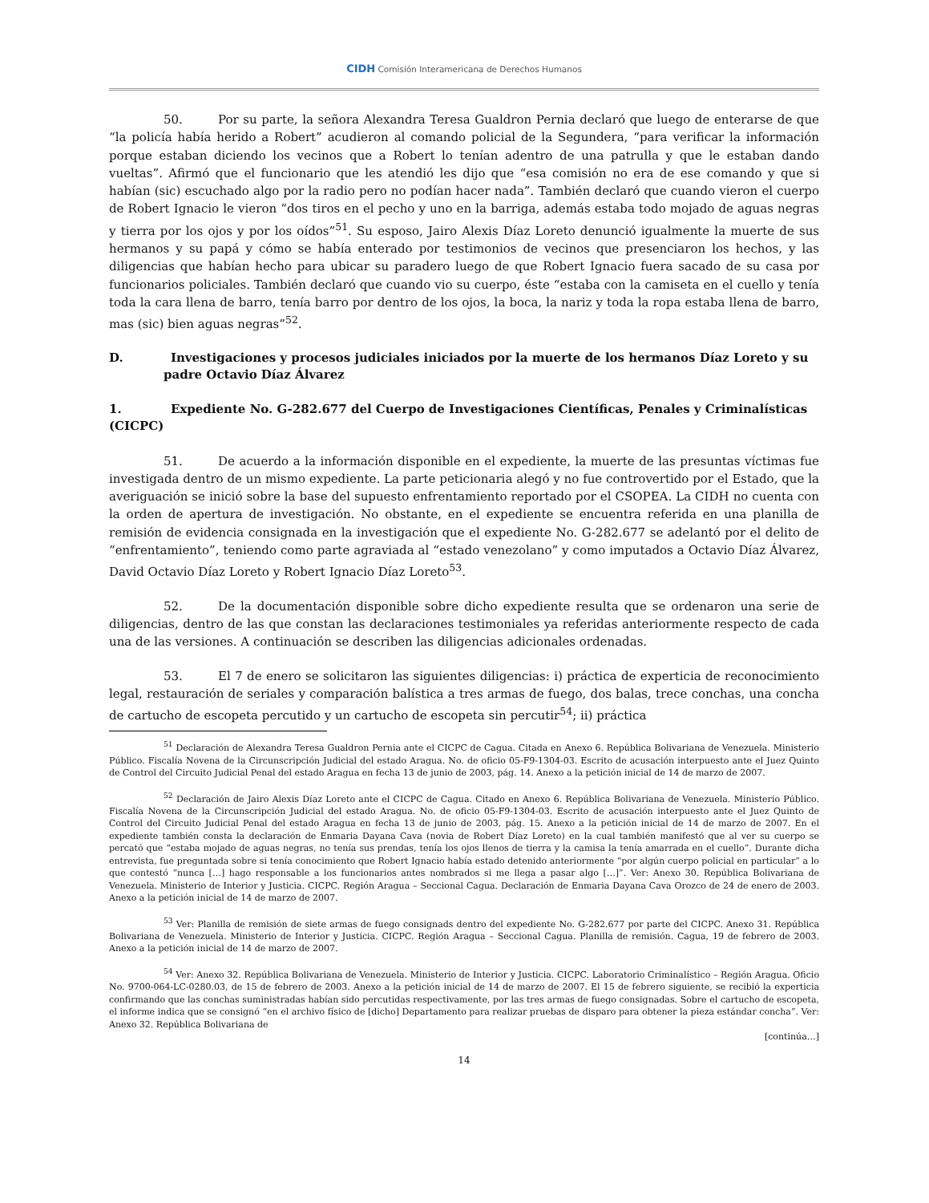CIDH Comisión Interamericana de Derechos Humanos
50. Por su parte, la señora Alexandra Teresa Gualdron Pernia declaró que luego de enterarse de que “la policía había herido a Robert” acudieron al comando policial de la Segundera, “para verificar la información porque estaban diciendo los vecinos que a Robert lo tenían adentro de una patrulla y que le estaban dando vueltas”. Afirmó que el funcionario que les atendió les dijo que “esa comisión no era de ese comando y que si habían (sic) escuchado algo por la radio pero no podían hacer nada”. También declaró que cuando vieron el cuerpo de Robert Ignacio le vieron “dos tiros en el pecho y uno en la barriga, además estaba todo mojado de aguas negras y tierra por los ojos y por los oídos”<sup>51</sup>. Su esposo, Jairo Alexis Díaz Loreto denunció igualmente la muerte de sus hermanos y su papá y cómo se había enterado por testimonios de vecinos que presenciaron los hechos, y las diligencias que habían hecho para ubicar su paradero luego de que Robert Ignacio fuera sacado de su casa por funcionarios policiales. También declaró que cuando vio su cuerpo, éste “estaba con la camiseta en el cuello y tenía toda la cara llena de barro, tenía barro por dentro de los ojos, la boca, la nariz y toda la ropa estaba llena de barro, mas (sic) bien aguas negras”<sup>52</sup>.
D. Investigaciones y procesos judiciales iniciados por la muerte de los hermanos Díaz Loreto y su padre Octavio Díaz Álvarez
1. Expediente No. G-282.677 del Cuerpo de Investigaciones Científicas, Penales y Criminalísticas (CICPC)
51. De acuerdo a la información disponible en el expediente, la muerte de las presuntas víctimas fue investigada dentro de un mismo expediente. La parte peticionaria alegó y no fue controvertido por el Estado, que la averiguación se inició sobre la base del supuesto enfrentamiento reportado por el CSOPEA. La CIDH no cuenta con la orden de apertura de investigación. No obstante, en el expediente se encuentra referida en una planilla de remisión de evidencia consignada en la investigación que el expediente No. G-282.677 se adelantó por el delito de “enfrentamiento”, teniendo como parte agraviada al “estado venezolano” y como imputados a Octavio Díaz Álvarez, David Octavio Díaz Loreto y Robert Ignacio Díaz Loreto<sup>53</sup>.
52. De la documentación disponible sobre dicho expediente resulta que se ordenaron una serie de diligencias, dentro de las que constan las declaraciones testimoniales ya referidas anteriormente respecto de cada una de las versiones. A continuación se describen las diligencias adicionales ordenadas.
53. El 7 de enero se solicitaron las siguientes diligencias: i) práctica de experticia de reconocimiento legal, restauración de seriales y comparación balística a tres armas de fuego, dos balas, trece conchas, una concha de cartucho de escopeta percutido y un cartucho de escopeta sin percutir<sup>54</sup>; ii) práctica
<sup>51</sup> Declaración de Alexandra Teresa Gualdron Pernia ante el CICPC de Cagua. Citada en Anexo 6. República Bolivariana de Venezuela. Ministerio Público. Fiscalía Novena de la Circunscripción Judicial del estado Aragua. No. de oficio 05-F9-1304-03. Escrito de acusación interpuesto ante el Juez Quinto de Control del Circuito Judicial Penal del estado Aragua en fecha 13 de junio de 2003, pág. 14. Anexo a la petición inicial de 14 de marzo de 2007.
<sup>52</sup> Declaración de Jairo Alexis Díaz Loreto ante el CICPC de Cagua. Citado en Anexo 6. República Bolivariana de Venezuela. Ministerio Público. Fiscalía Novena de la Circunscripción Judicial del estado Aragua. No. de oficio 05-F9-1304-03. Escrito de acusación interpuesto ante el Juez Quinto de Control del Circuito Judicial Penal del estado Aragua en fecha 13 de junio de 2003, pág. 15. Anexo a la petición inicial de 14 de marzo de 2007. En el expediente también consta la declaración de Enmaria Dayana Cava (novia de Robert Díaz Loreto) en la cual también manifestó que al ver su cuerpo se percató que “estaba mojado de aguas negras, no tenía sus prendas, tenía los ojos llenos de tierra y la camisa la tenía amarrada en el cuello”. Durante dicha entrevista, fue preguntada sobre si tenía conocimiento que Robert Ignacio había estado detenido anteriormente “por algún cuerpo policial en particular” a lo que contestó “nunca […] hago responsable a los funcionarios antes nombrados si me llega a pasar algo […]”. Ver: Anexo 30. República Bolivariana de Venezuela. Ministerio de Interior y Justicia. CICPC. Región Aragua – Seccional Cagua. Declaración de Enmaria Dayana Cava Orozco de 24 de enero de 2003. Anexo a la petición inicial de 14 de marzo de 2007.
<sup>53</sup> Ver: Planilla de remisión de siete armas de fuego consignads dentro del expediente No. G-282.677 por parte del CICPC. Anexo 31. República Bolivariana de Venezuela. Ministerio de Interior y Justicia. CICPC. Región Aragua – Seccional Cagua. Planilla de remisión. Cagua, 19 de febrero de 2003. Anexo a la petición inicial de 14 de marzo de 2007.
<sup>54</sup> Ver: Anexo 32. República Bolivariana de Venezuela. Ministerio de Interior y Justicia. CICPC. Laboratorio Criminalístico – Región Aragua. Oficio No. 9700-064-LC-0280.03, de 15 de febrero de 2003. Anexo a la petición inicial de 14 de marzo de 2007. El 15 de febrero siguiente, se recibió la experticia confirmando que las conchas suministradas habían sido percutidas respectivamente, por las tres armas de fuego consignadas. Sobre el cartucho de escopeta, el informe indica que se consignó “en el archivo físico de [dicho] Departamento para realizar pruebas de disparo para obtener la pieza estándar concha”. Ver: Anexo 32. República Bolivariana de
[continúa…]
14